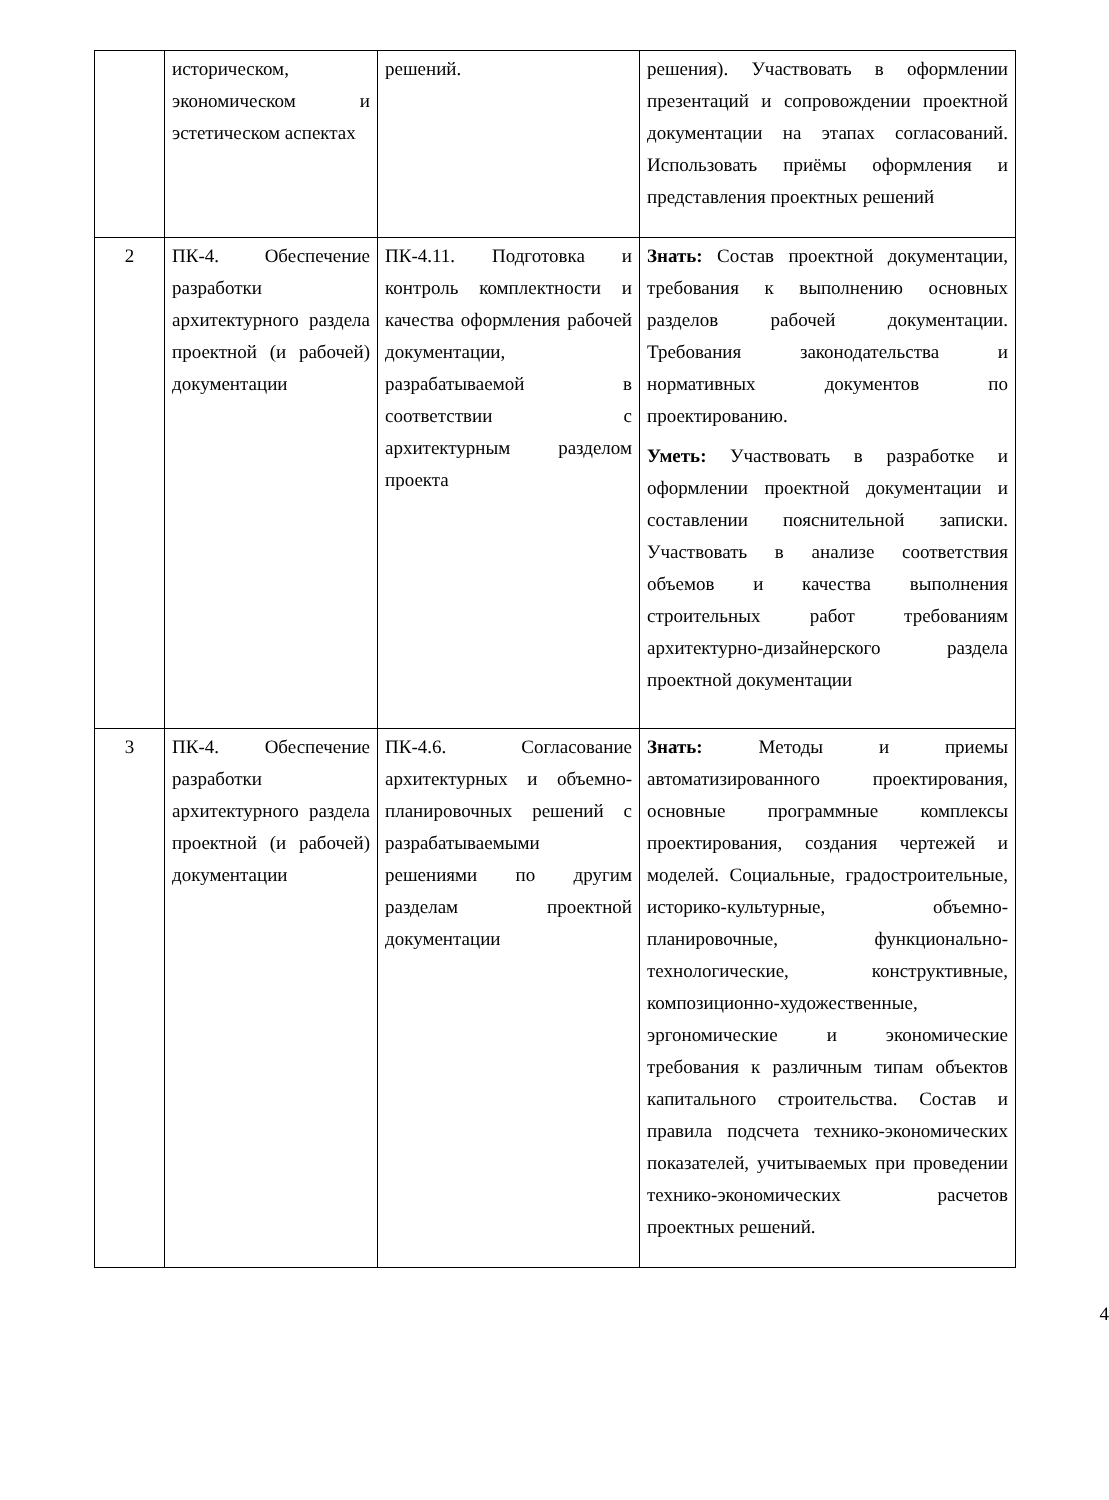| | историческом, экономическом и эстетическом аспектах | решений. | решения). Участвовать в оформлении презентаций и сопровождении проектной документации на этапах согласований. Использовать приёмы оформления и представления проектных решений |
| 2 | ПК-4. Обеспечение разработки архитектурного раздела проектной (и рабочей) документации | ПК-4.11. Подготовка и контроль комплектности и качества оформления рабочей документации, разрабатываемой в соответствии с архитектурным разделом проекта | Знать: Состав проектной документации, требования к выполнению основных разделов рабочей документации. Требования законодательства и нормативных документов по проектированию. Уметь: Участвовать в разработке и оформлении проектной документации и составлении пояснительной записки. Участвовать в анализе соответствия объемов и качества выполнения строительных работ требованиям архитектурно-дизайнерского раздела проектной документации |
| 3 | ПК-4. Обеспечение разработки архитектурного раздела проектной (и рабочей) документации | ПК-4.6. Согласование архитектурных и объемно-планировочных решений с разрабатываемыми решениями по другим разделам проектной документации | Знать: Методы и приемы автоматизированного проектирования, основные программные комплексы проектирования, создания чертежей и моделей. Социальные, градостроительные, историко-культурные, объемно- планировочные, функционально-технологические, конструктивные, композиционно-художественные, эргономические и экономические требования к различным типам объектов капитального строительства. Состав и правила подсчета технико-экономических показателей, учитываемых при проведении технико-экономических расчетов проектных решений. |
4